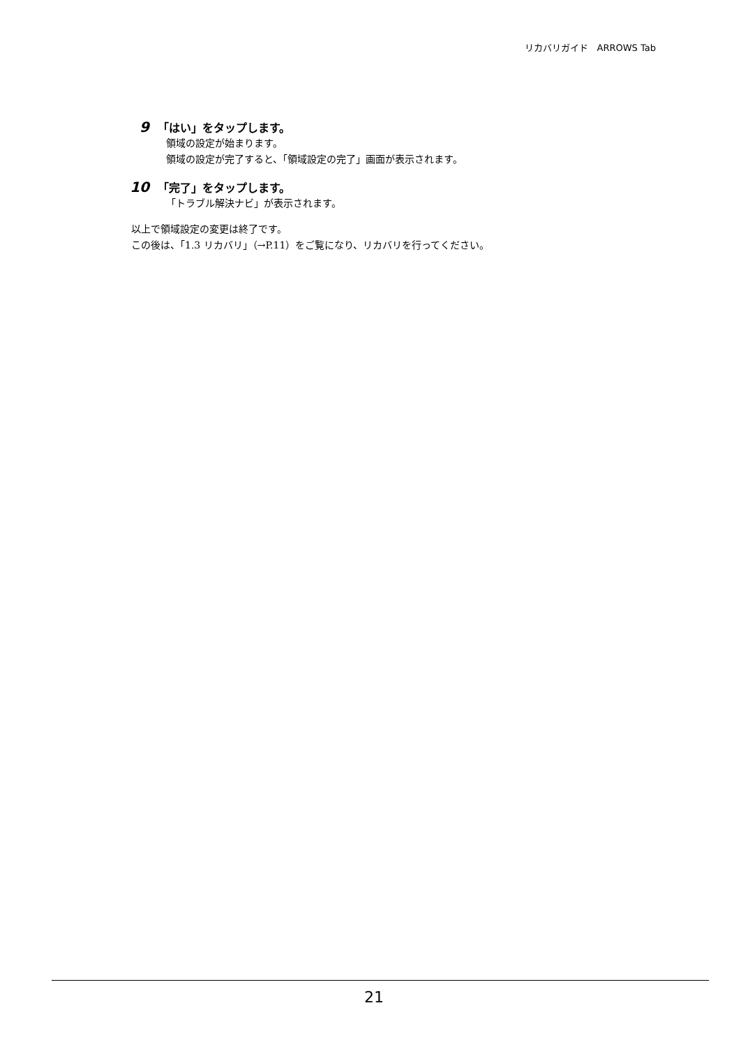リカバリガイド　ARROWS Tab
9 「はい」をタップします。
領域の設定が始まります。
領域の設定が完了すると、「領域設定の完了」画面が表示されます。
10 「完了」をタップします。
「トラブル解決ナビ」が表示されます。
以上で領域設定の変更は終了です。
この後は、「1.3 リカバリ」（→P.11）をご覧になり、リカバリを行ってください。
21